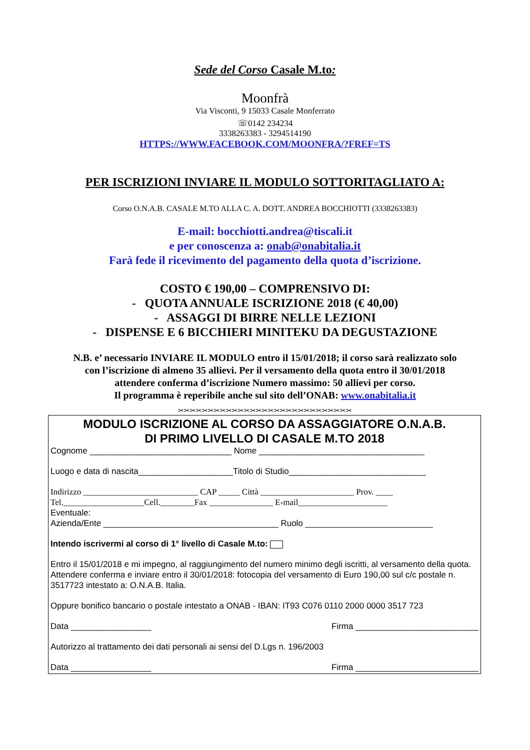Sede del Corso Casale M.to:
Moonfrà
Via Visconti, 9 15033 Casale Monferrato
☏0142 234234
3338263383 - 3294514190
HTTPS://WWW.FACEBOOK.COM/MOONFRA/?FREF=TS
PER ISCRIZIONI INVIARE IL MODULO SOTTORITAGLIATO A:
Corso O.N.A.B. CASALE M.TO ALLA C. A. DOTT. ANDREA BOCCHIOTTI (3338263383)
E-mail: bocchiotti.andrea@tiscali.it
e per conoscenza a: onab@onabitalia.it
Farà fede il ricevimento del pagamento della quota d’iscrizione.
COSTO € 190,00 – COMPRENSIVO DI:
- QUOTA ANNUALE ISCRIZIONE 2018 (€ 40,00)
- ASSAGGI DI BIRRE NELLE LEZIONI
- DISPENSE E 6 BICCHIERI MINITEKU DA DEGUSTAZIONE
N.B. e’ necessario INVIARE IL MODULO entro il 15/01/2018; il corso sarà realizzato solo
con l’iscrizione di almeno 35 allievi. Per il versamento della quota entro il 30/01/2018
attendere conferma d’iscrizione Numero massimo: 50 allievi per corso.
Il programma è reperibile anche sul sito dell’ONAB: www.onabitalia.it
✂✂✂✂✂✂✂✂✂✂✂✂✂✂✂✂✂✂✂✂✂✂✂✂✂✂✂✂✂
MODULO ISCRIZIONE AL CORSO DA ASSAGGIATORE O.N.A.B.
DI PRIMO LIVELLO DI CASALE M.TO 2018
Cognome ______________________________ Nome ___________________________________
Luogo e data di nascita____________________Titolo di Studio_____________________________
Indirizzo ___________________________ CAP _____ Città ______________________ Prov. ____
Tel.___________________Cell.________Fax _______________ E-mail_____________________
Eventuale:
Azienda/Ente _____________________________________ Ruolo ___________________________
Intendo iscrivermi al corso di 1° livello di Casale M.to:
Entro il 15/01/2018 e mi impegno, al raggiungimento del numero minimo degli iscritti, al versamento della quota.
Attendere conferma e inviare entro il 30/01/2018: fotocopia del versamento di Euro 190,00 sul c/c postale n. 3517723 intestato a: O.N.A.B. Italia.
Oppure bonifico bancario o postale intestato a ONAB - IBAN: IT93 C076 0110 2000 0000 3517 723
Data _________________ Firma __________________________
Autorizzo al trattamento dei dati personali ai sensi del D.Lgs n. 196/2003
Data _________________ Firma __________________________